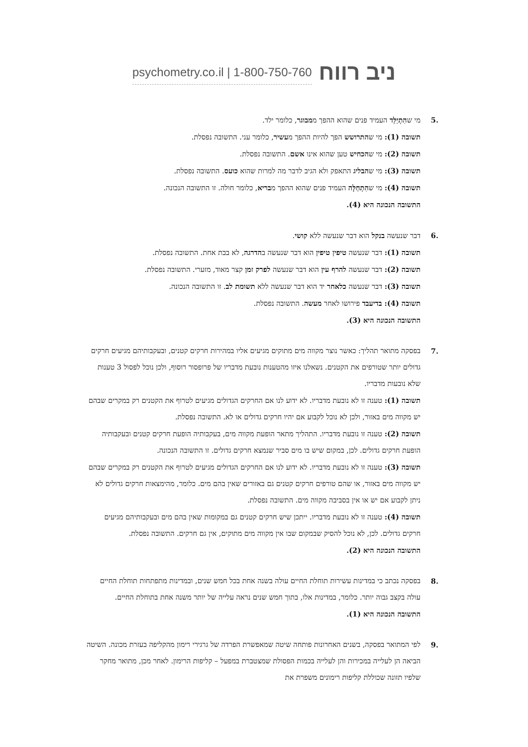psychometry.co.il | 1-800-750-760
ניב רווח
.5 מי שהִתְיַלֵּד העמיד פנים שהוא ההפך ממבוגר, כלומר ילד.
תשובה (1): מי שהתרושש הפך להיות ההפך מעשיר, כלומר עני. התשובה נפסלת.
תשובה (2): מי שהכחיש טען שהוא אינו אשם. התשובה נפסלת.
תשובה (3): מי שהבליג התאפק ולא הגיב לדבר מה למרות שהוא כועס. התשובה נפסלת.
תשובה (4): מי שהִתְחַלָּה העמיד פנים שהוא ההפך מבריא, כלומר חולה. זו התשובה הנכונה.
התשובה הנכונה היא (4).
.6 דבר שנעשה בנקל הוא דבר שנעשה ללא קושי.
תשובה (1): דבר שנעשה טיפין טיפין הוא דבר שנעשה בהדרגה, לא בבת אחת. התשובה נפסלת.
תשובה (2): דבר שנעשה להרף עין הוא דבר שנעשה לפרק זמן קצר מאוד, מזערי. התשובה נפסלת.
תשובה (3): דבר שנעשה כלאחר יד הוא דבר שנעשה ללא תשומת לב. זו התשובה הנכונה.
תשובה (4): בדיעבד פירושו לאחר מעשה. התשובה נפסלת.
התשובה הנכונה היא (3).
.7 בפסקה מתואר תהליך: כאשר נוצר מקווה מים מתוקים מגיעים אליו במהירות חרקים קטנים, ובעקבותיהם מגיעים חרקים גדולים יותר שטורפים את הקטנים. נשאלנו איזו מהטענות נובעת מדבריו של פרופסור רוסוף, ולכן נוכל לפסול 3 טענות שלא נובעות מדבריו.
תשובה (1): טענה זו לא נובעת מדבריו. לא ידוע לנו אם החרקים הגדולים מגיעים לטרוף את הקטנים רק במקרים שבהם יש מקווה מים באזור, ולכן לא נוכל לקבוע אם יהיו חרקים גדולים או לא. התשובה נפסלת.
תשובה (2): טענה זו נובעת מדבריו. התהליך מתאר הופעת מקווה מים, בעקבותיה הופעת חרקים קטנים ובעקבותיה הופעת חרקים גדולים. לכן, במקום שיש בו מים סביר שנמצא חרקים גדולים. זו התשובה הנכונה.
תשובה (3): טענה זו לא נובעת מדבריו. לא ידוע לנו אם החרקים הגדולים מגיעים לטרוף את הקטנים רק במקרים שבהם יש מקווה מים באזור, או שהם טורפים חרקים קטנים גם באזורים שאין בהם מים. כלומר, מהימצאות חרקים גדולים לא ניתן לקבוע אם יש או אין בסביבה מקווה מים. התשובה נפסלת.
תשובה (4): טענה זו לא נובעת מדבריו. ייתכן שיש חרקים קטנים גם במקומות שאין בהם מים ובעקבותיהם מגיעים חרקים גדולים. לכן, לא נוכל להסיק שבמקום שבו אין מקווה מים מתוקים, אין גם חרקים. התשובה נפסלת.
התשובה הנכונה היא (2).
.8 בפסקה נכתב כי במדינות עשירות תוחלת החיים עולה בשנה אחת בכל חמש שנים, ובמדינות מתפתחות תוחלת החיים עולה בקצב גבוה יותר. כלומר, במדינות אלו, בתוך חמש שנים נראה עלייה של יותר משנה אחת בתוחלת החיים.
התשובה הנכונה היא (1).
.9 לפי המתואר בפסקה, בשנים האחרונות פותחה שיטה שמאפשרת הפרדה של גרגירי רימון מהקליפה בעזרת מכונה. השיטה הביאה הן לעלייה במכירות והן לעלייה בכמות הפסולת שמצטברת במפעל – קליפות הרימון. לאחר מכן, מתואר מחקר שלפיו תזונה שכוללת קליפות רימונים משפרת את